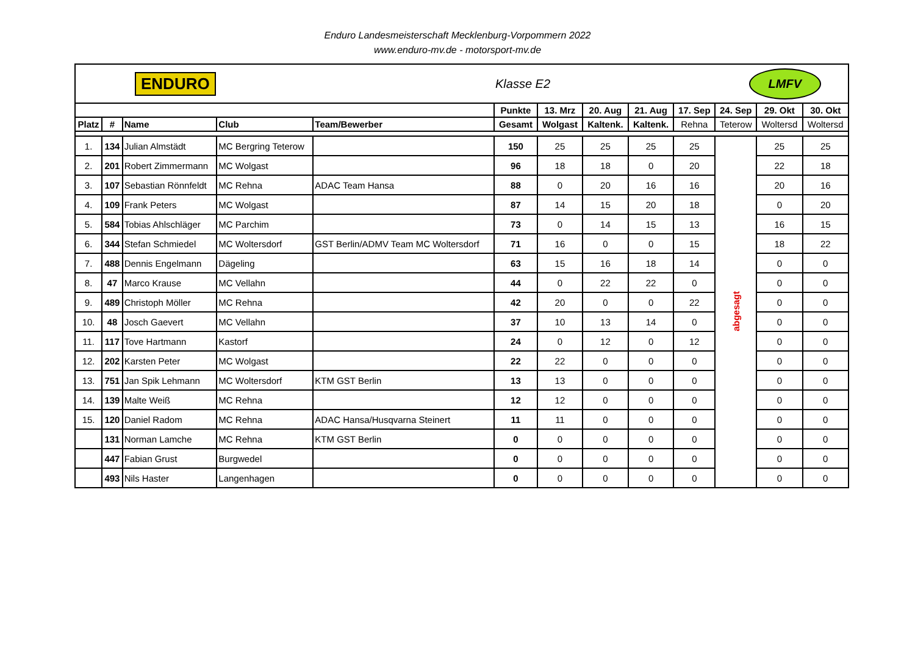Enduro Landesmeisterschaft Mecklenburg-Vorpommern 2022
www.enduro-mv.de - motorsport-mv.de
| ENDURO | | | | | Klasse E2 LMFV | | | | | | | |
| | | | | | Punkte | 13. Mrz | 20. Aug | 21. Aug | 17. Sep | 24. Sep | 29. Okt | 30. Okt |
| Platz | # | Name | Club | Team/Bewerber | Gesamt | Wolgast | Kaltenk. | Kaltenk. | Rehna | Teterow | Woltersd | Woltersd |
| 1. | 134 | Julian Almstädt | MC Bergring Teterow | | 150 | 25 | 25 | 25 | 25 | abgesagt | 25 | 25 |
| 2. | 201 | Robert Zimmermann | MC Wolgast | | 96 | 18 | 18 | 0 | 20 | | 22 | 18 |
| 3. | 107 | Sebastian Rönnfeldt | MC Rehna | ADAC Team Hansa | 88 | 0 | 20 | 16 | 16 | | 20 | 16 |
| 4. | 109 | Frank Peters | MC Wolgast | | 87 | 14 | 15 | 20 | 18 | | 0 | 20 |
| 5. | 584 | Tobias Ahlschläger | MC Parchim | | 73 | 0 | 14 | 15 | 13 | | 16 | 15 |
| 6. | 344 | Stefan Schmiedel | MC Woltersdorf | GST Berlin/ADMV Team MC Woltersdorf | 71 | 16 | 0 | 0 | 15 | | 18 | 22 |
| 7. | 488 | Dennis Engelmann | Dägeling | | 63 | 15 | 16 | 18 | 14 | | 0 | 0 |
| 8. | 47 | Marco Krause | MC Vellahn | | 44 | 0 | 22 | 22 | 0 | | 0 | 0 |
| 9. | 489 | Christoph Möller | MC Rehna | | 42 | 20 | 0 | 0 | 22 | | 0 | 0 |
| 10. | 48 | Josch Gaevert | MC Vellahn | | 37 | 10 | 13 | 14 | 0 | | 0 | 0 |
| 11. | 117 | Tove Hartmann | Kastorf | | 24 | 0 | 12 | 0 | 12 | | 0 | 0 |
| 12. | 202 | Karsten Peter | MC Wolgast | | 22 | 22 | 0 | 0 | 0 | | 0 | 0 |
| 13. | 751 | Jan Spik Lehmann | MC Woltersdorf | KTM GST Berlin | 13 | 13 | 0 | 0 | 0 | | 0 | 0 |
| 14. | 139 | Malte Weiß | MC Rehna | | 12 | 12 | 0 | 0 | 0 | | 0 | 0 |
| 15. | 120 | Daniel Radom | MC Rehna | ADAC Hansa/Husqvarna Steinert | 11 | 11 | 0 | 0 | 0 | | 0 | 0 |
| | 131 | Norman Lamche | MC Rehna | KTM GST Berlin | 0 | 0 | 0 | 0 | 0 | | 0 | 0 |
| | 447 | Fabian Grust | Burgwedel | | 0 | 0 | 0 | 0 | 0 | | 0 | 0 |
| | 493 | Nils Haster | Langenhagen | | 0 | 0 | 0 | 0 | 0 | | 0 | 0 |